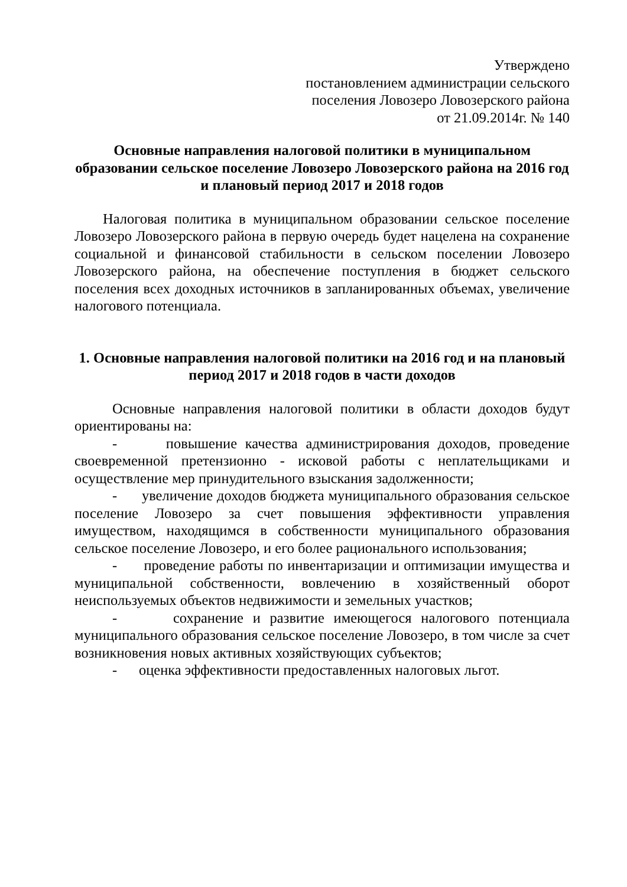Утверждено
постановлением администрации сельского
поселения Ловозеро Ловозерского района
от 21.09.2014г. № 140
Основные направления налоговой политики в муниципальном образовании сельское поселение Ловозеро Ловозерского района на 2016 год и плановый период 2017 и 2018 годов
Налоговая политика в муниципальном образовании сельское поселение Ловозеро Ловозерского района в первую очередь будет нацелена на сохранение социальной и финансовой стабильности в сельском поселении Ловозеро Ловозерского района, на обеспечение поступления в бюджет сельского поселения всех доходных источников в запланированных объемах, увеличение налогового потенциала.
1. Основные направления налоговой политики на 2016 год и на плановый период 2017 и 2018 годов в части доходов
Основные направления налоговой политики в области доходов будут ориентированы на:
- повышение качества администрирования доходов, проведение своевременной претензионно - исковой работы с неплательщиками и осуществление мер принудительного взыскания задолженности;
- увеличение доходов бюджета муниципального образования сельское поселение Ловозеро за счет повышения эффективности управления имуществом, находящимся в собственности муниципального образования сельское поселение Ловозеро, и его более рационального использования;
- проведение работы по инвентаризации и оптимизации имущества и муниципальной собственности, вовлечению в хозяйственный оборот неиспользуемых объектов недвижимости и земельных участков;
- сохранение и развитие имеющегося налогового потенциала муниципального образования сельское поселение Ловозеро, в том числе за счет возникновения новых активных хозяйствующих субъектов;
- оценка эффективности предоставленных налоговых льгот.